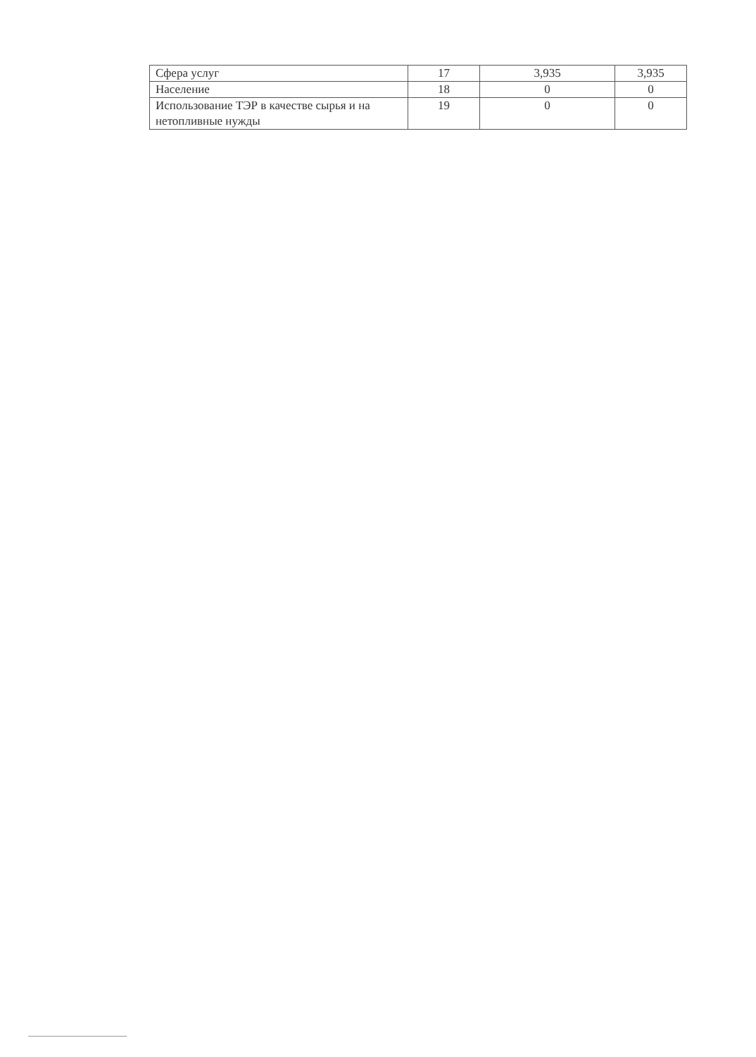| Сфера услуг | 17 | 3,935 | 3,935 |
| Население | 18 | 0 | 0 |
| Использование ТЭР в качестве сырья и на нетопливные нужды | 19 | 0 | 0 |